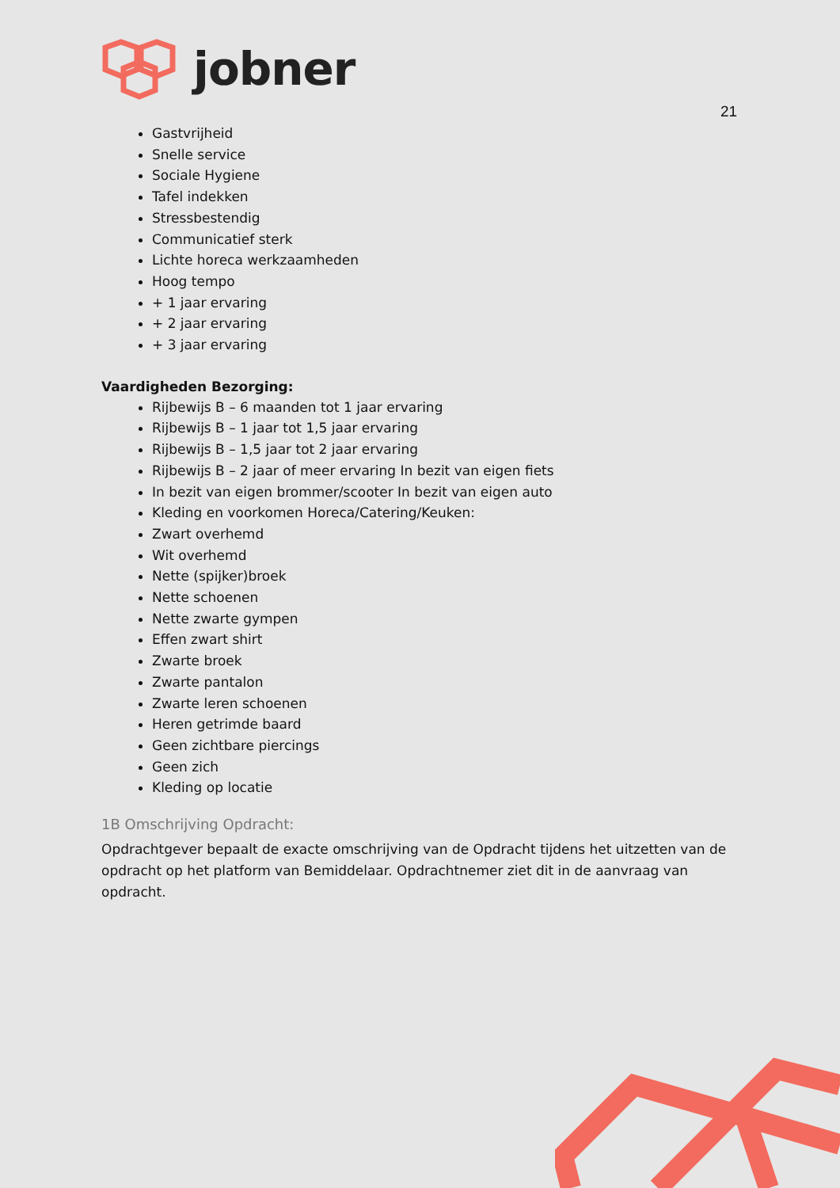jobner
21
Gastvrijheid
Snelle service
Sociale Hygiene
Tafel indekken
Stressbestendig
Communicatief sterk
Lichte horeca werkzaamheden
Hoog tempo
+ 1 jaar ervaring
+ 2 jaar ervaring
+ 3 jaar ervaring
Vaardigheden Bezorging:
Rijbewijs B – 6 maanden tot 1 jaar ervaring
Rijbewijs B – 1 jaar tot 1,5 jaar ervaring
Rijbewijs B – 1,5 jaar tot 2 jaar ervaring
Rijbewijs B – 2 jaar of meer ervaring In bezit van eigen fiets
In bezit van eigen brommer/scooter In bezit van eigen auto
Kleding en voorkomen Horeca/Catering/Keuken:
Zwart overhemd
Wit overhemd
Nette (spijker)broek
Nette schoenen
Nette zwarte gympen
Effen zwart shirt
Zwarte broek
Zwarte pantalon
Zwarte leren schoenen
Heren getrimde baard
Geen zichtbare piercings
Geen zich
Kleding op locatie
1B Omschrijving Opdracht:
Opdrachtgever bepaalt de exacte omschrijving van de Opdracht tijdens het uitzetten van de opdracht op het platform van Bemiddelaar. Opdrachtnemer ziet dit in de aanvraag van opdracht.